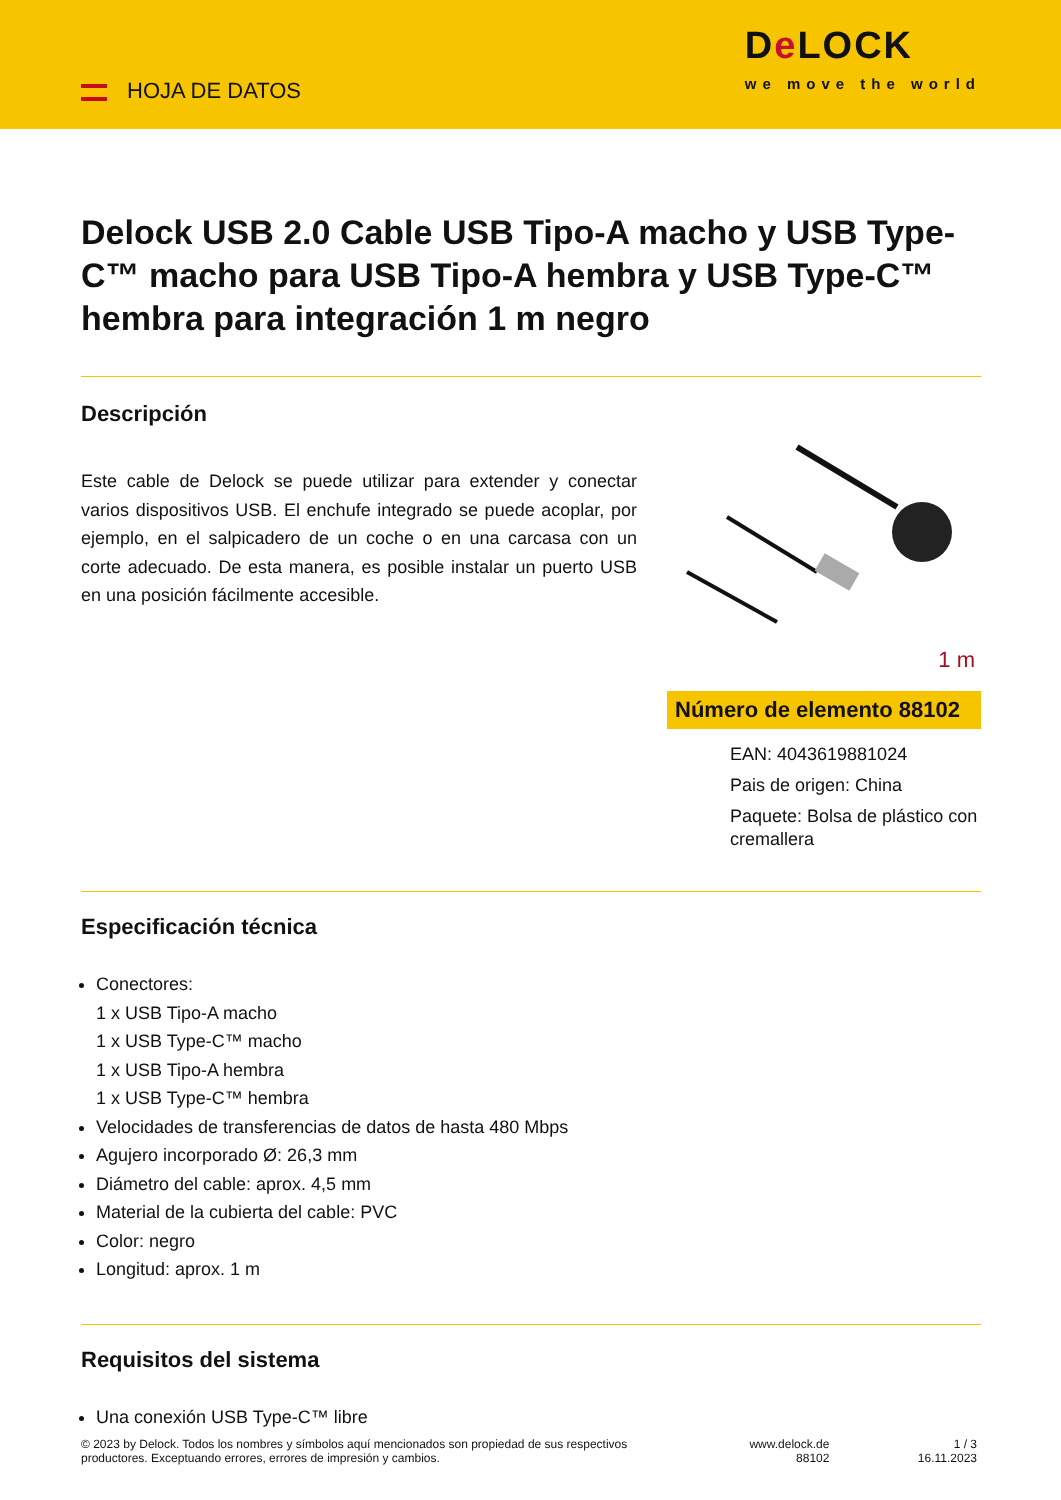HOJA DE DATOS
De LOCK
we move the world
Delock USB 2.0 Cable USB Tipo-A macho y USB Type-C™ macho para USB Tipo-A hembra y USB Type-C™ hembra para integración 1 m negro
Descripción
Este cable de Delock se puede utilizar para extender y conectar varios dispositivos USB. El enchufe integrado se puede acoplar, por ejemplo, en el salpicadero de un coche o en una carcasa con un corte adecuado. De esta manera, es posible instalar un puerto USB en una posición fácilmente accesible.
1 m
Número de elemento 88102
EAN: 4043619881024
Pais de origen: China
Paquete: Bolsa de plástico con cremallera
Especificación técnica
Conectores:
1 x USB Tipo-A macho
1 x USB Type-C™ macho
1 x USB Tipo-A hembra
1 x USB Type-C™ hembra
Velocidades de transferencias de datos de hasta 480 Mbps
Agujero incorporado Ø: 26,3 mm
Diámetro del cable: aprox. 4,5 mm
Material de la cubierta del cable: PVC
Color: negro
Longitud: aprox. 1 m
Requisitos del sistema
Una conexión USB Type-C™ libre
© 2023 by Delock. Todos los nombres y símbolos aquí mencionados son propiedad de sus respectivos productores. Exceptuando errores, errores de impresión y cambios.
www.delock.de
88102
1 / 3
16.11.2023